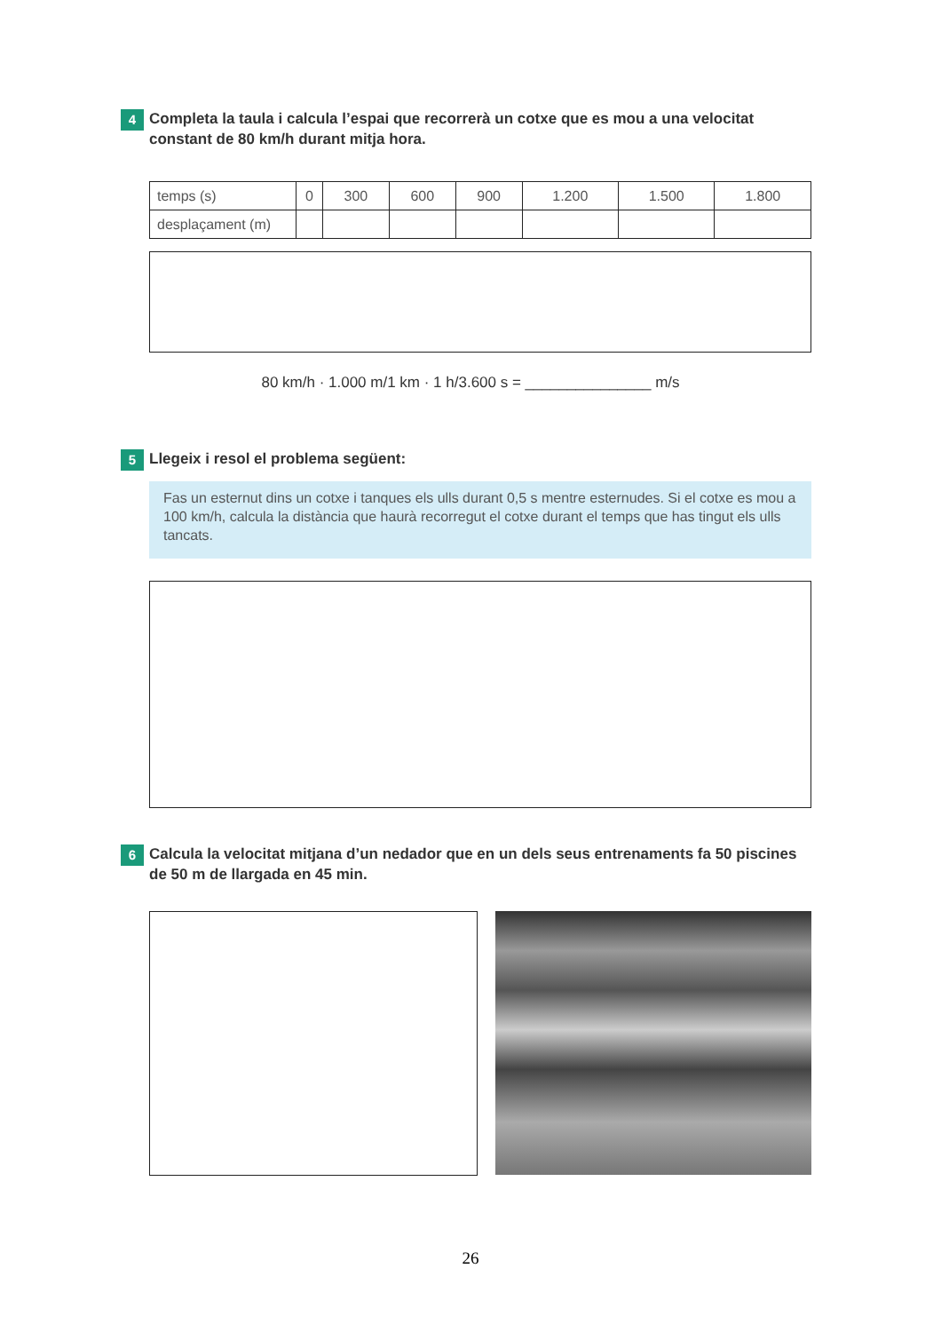4
Completa la taula i calcula l’espai que recorrerà un cotxe que es mou a una velocitat constant de 80 km/h durant mitja hora.
| temps (s) | 0 | 300 | 600 | 900 | 1.200 | 1.500 | 1.800 |
| desplaçament (m) | | | | | | | |
80 km/h · 1.000 m/1 km · 1 h/3.600 s = _______________ m/s
5
Llegeix i resol el problema següent:
Fas un esternut dins un cotxe i tanques els ulls durant 0,5 s mentre esternudes. Si el cotxe es mou a 100 km/h, calcula la distància que haurà recorregut el cotxe durant el temps que has tingut els ulls tancats.
6
Calcula la velocitat mitjana d’un nedador que en un dels seus entrenaments fa 50 piscines de 50 m de llargada en 45 min.
26